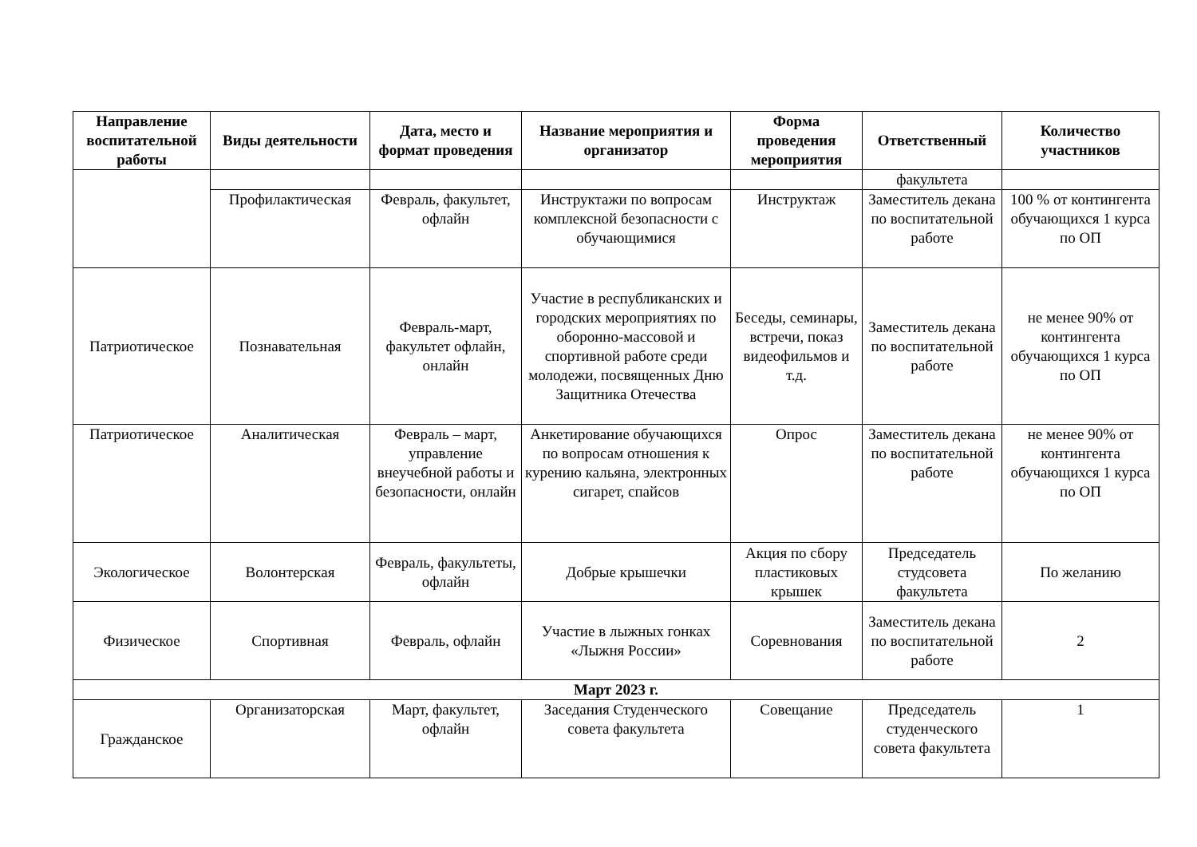| Направление воспитательной работы | Виды деятельности | Дата, место и формат проведения | Название мероприятия и организатор | Форма проведения мероприятия | Ответственный | Количество участников |
| --- | --- | --- | --- | --- | --- | --- |
| | | | | | факультета | |
| | Профилактическая | Февраль, факультет, офлайн | Инструктажи по вопросам комплексной безопасности с обучающимися | Инструктаж | Заместитель декана по воспитательной работе | 100 % от контингента обучающихся 1 курса по ОП |
| Патриотическое | Познавательная | Февраль-март, факультет офлайн, онлайн | Участие в республиканских и городских мероприятиях по оборонно-массовой и спортивной работе среди молодежи, посвященных Дню Защитника Отечества | Беседы, семинары, встречи, показ видеофильмов и т.д. | Заместитель декана по воспитательной работе | не менее 90% от контингента обучающихся 1 курса по ОП |
| Патриотическое | Аналитическая | Февраль – март, управление внеучебной работы и безопасности, онлайн | Анкетирование обучающихся по вопросам отношения к курению кальяна, электронных сигарет, спайсов | Опрос | Заместитель декана по воспитательной работе | не менее 90% от контингента обучающихся 1 курса по ОП |
| Экологическое | Волонтерская | Февраль, факультеты, офлайн | Добрые крышечки | Акция по сбору пластиковых крышек | Председатель студсовета факультета | По желанию |
| Физическое | Спортивная | Февраль, офлайн | Участие в лыжных гонках «Лыжня России» | Соревнования | Заместитель декана по воспитательной работе | 2 |
| Март 2023 г. | | | | | | |
| Гражданское | Организаторская | Март, факультет, офлайн | Заседания Студенческого совета факультета | Совещание | Председатель студенческого совета факультета | 1 |